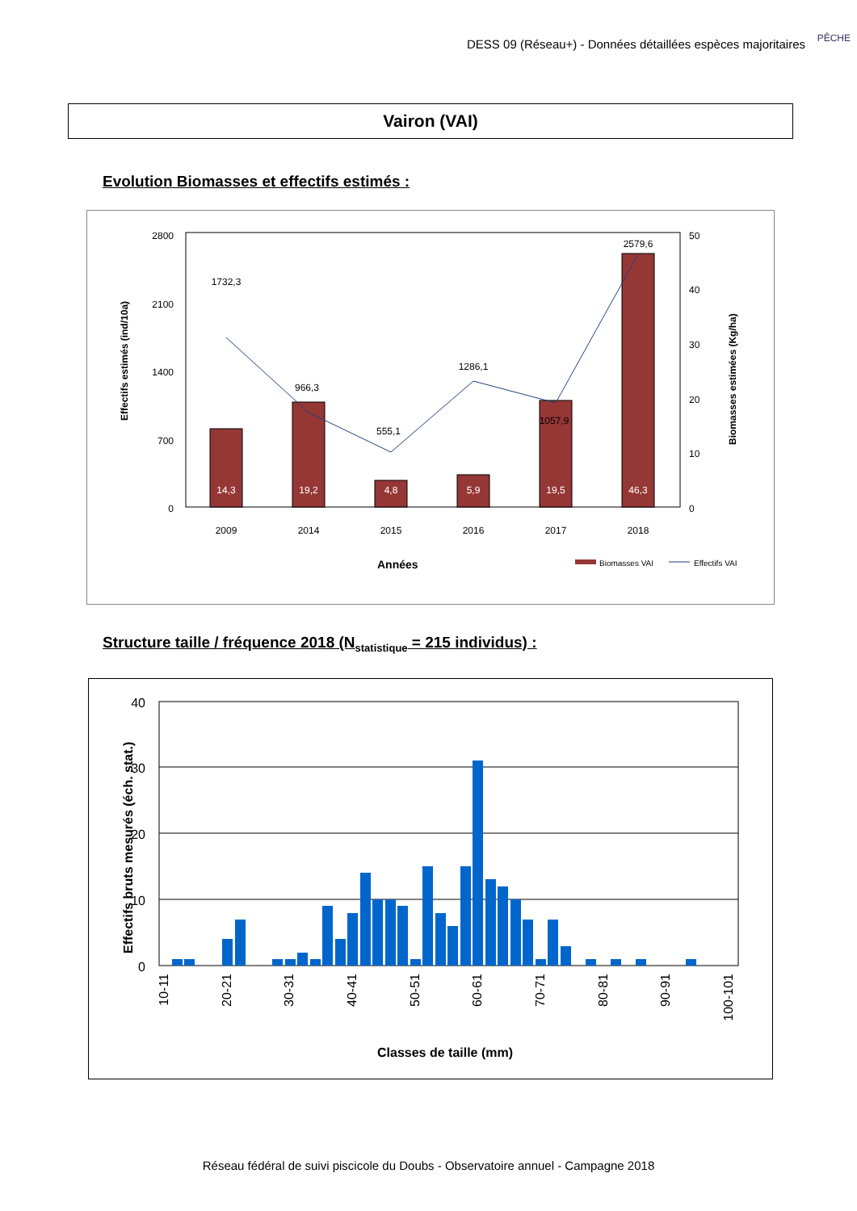DESS 09 (Réseau+) - Données détaillées espèces majoritaires
PÊCHE
Vairon (VAI)
Evolution Biomasses et effectifs estimés :
2800
2100
1400
700
0
50
40
30
20
10
0
2009
2014
2015
2016
2017
2018
1732,3
966,3
555,1
1286,1
1057,9
2579,6
14,3
19,2
4,8
5,9
19,5
46,3
Années
Effectifs estimés (ind/10a)
Biomasses estimées (Kg/ha)
Biomasses VAI
Effectifs VAI
Structure taille / fréquence 2018 (N<sub>statistique</sub> = 215 individus) :
40
30
20
10
0
10-11
20-21
30-31
40-41
50-51
60-61
70-71
80-81
90-91
100-101
Classes de taille (mm)
Effectifs bruts mesurés (éch. stat.)
Réseau fédéral de suivi piscicole du Doubs - Observatoire annuel - Campagne 2018